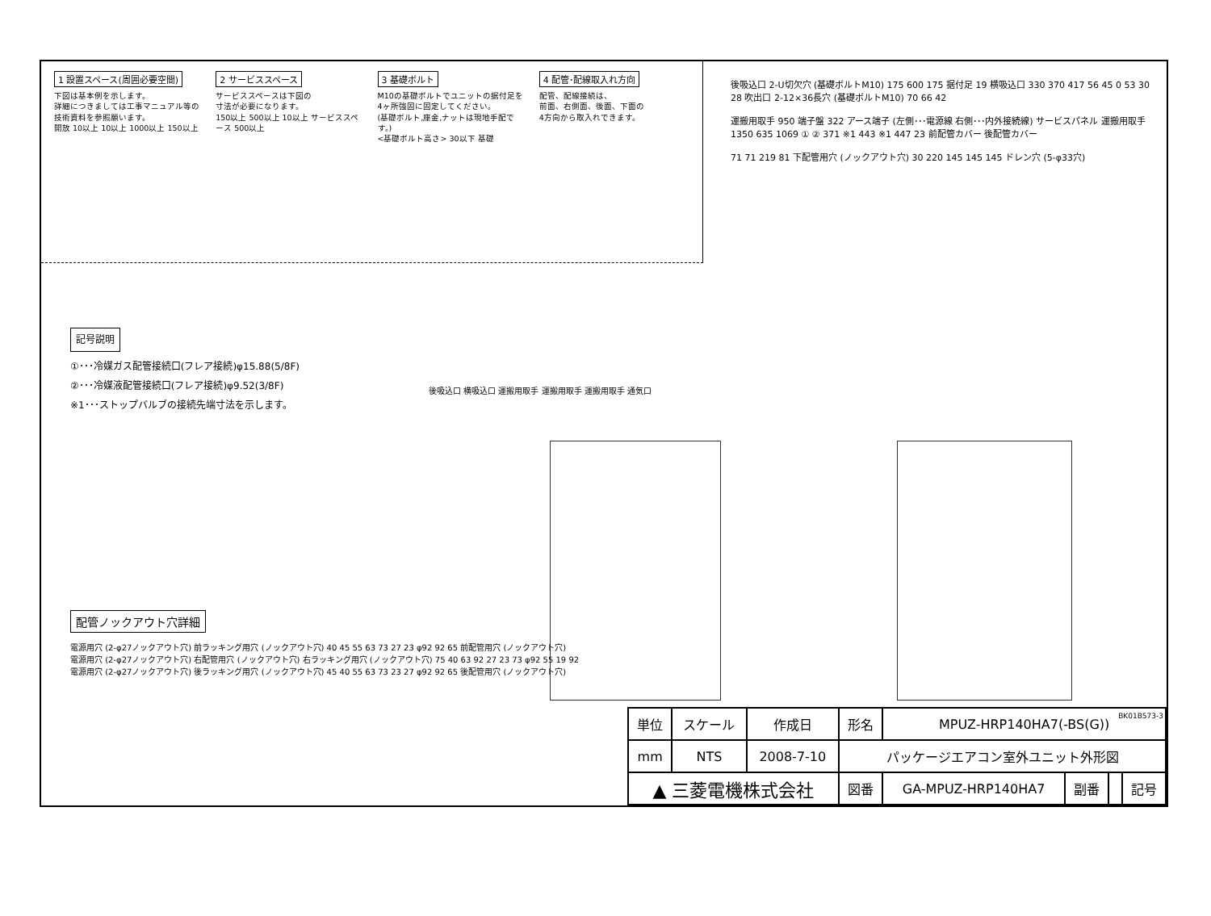1 設置スペース(周囲必要空間)
下図は基本例を示します。
詳細につきましては工事マニュアル等の
技術資料を参照願います。
開放 10以上 10以上 1000以上 150以上
2 サービススペース
サービススペースは下図の
寸法が必要になります。
150以上 500以上 10以上 サービススペース 500以上
3 基礎ボルト
M10の基礎ボルトでユニットの据付足を
4ヶ所強固に固定してください。
(基礎ボルト,座金,ナットは現地手配です。)
<基礎ボルト高さ> 30以下 基礎
4 配管･配線取入れ方向
配管、配線接続は、
前面、右側面、後面、下面の
4方向から取入れできます。
後吸込口 2-U切欠穴 (基礎ボルトM10) 175 600 175 据付足 19 横吸込口 330 370 417 56 45 0 53 30 28 吹出口 2-12×36長穴 (基礎ボルトM10) 70 66 42
運搬用取手 950 端子盤 322 アース端子 (左側･･･電源線 右側･･･内外接続線) サービスパネル 運搬用取手 1350 635 1069 ① ② 371 ※1 443 ※1 447 23 前配管カバー 後配管カバー
71 71 219 81 下配管用穴 (ノックアウト穴) 30 220 145 145 145 ドレン穴 (5-φ33穴)
記号説明
①･･･冷媒ガス配管接続口(フレア接続)φ15.88(5/8F)
②･･･冷媒液配管接続口(フレア接続)φ9.52(3/8F)
※1･･･ストップバルブの接続先端寸法を示します。
後吸込口 横吸込口 運搬用取手 運搬用取手 運搬用取手 通気口
配管ノックアウト穴詳細
電源用穴 (2-φ27ノックアウト穴) 前ラッキング用穴 (ノックアウト穴) 40 45 55 63 73 27 23 φ92 92 65 前配管用穴 (ノックアウト穴)
電源用穴 (2-φ27ノックアウト穴) 右配管用穴 (ノックアウト穴) 右ラッキング用穴 (ノックアウト穴) 75 40 63 92 27 23 73 φ92 55 19 92
電源用穴 (2-φ27ノックアウト穴) 後ラッキング用穴 (ノックアウト穴) 45 40 55 63 73 23 27 φ92 92 65 後配管用穴 (ノックアウト穴)
BK01B573-3
| 単位 | スケール | 作成日 | 形名 | MPUZ-HRP140HA7(-BS(G)) | | | |
| mm | NTS | 2008-7-10 | パッケージエアコン室外ユニット外形図 | | | | |
| ▲ 三菱電機株式会社 | | | 図番 | GA-MPUZ-HRP140HA7 | 副番 | | 記号 |